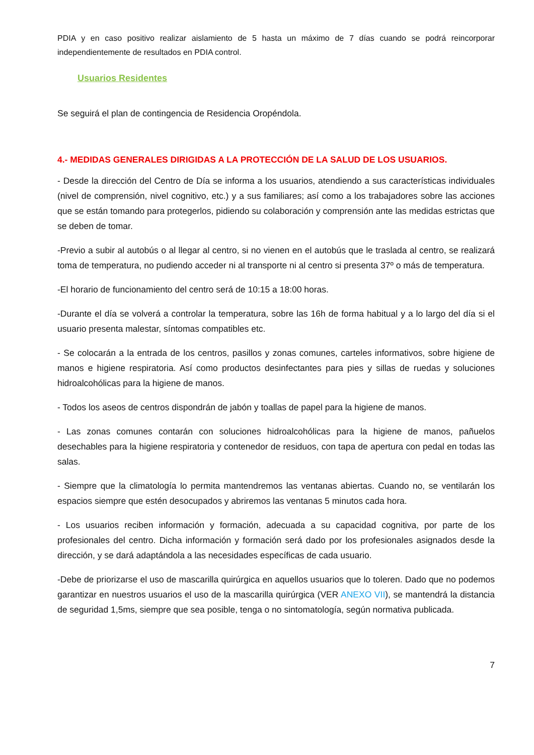PDIA y en caso positivo realizar aislamiento de 5 hasta un máximo de 7 días cuando se podrá reincorporar independientemente de resultados en PDIA control.
Usuarios Residentes
Se seguirá el plan de contingencia de Residencia Oropéndola.
4.- MEDIDAS GENERALES DIRIGIDAS A LA PROTECCIÓN DE LA SALUD DE LOS USUARIOS.
- Desde la dirección del Centro de Día se informa a los usuarios, atendiendo a sus características individuales (nivel de comprensión, nivel cognitivo, etc.) y a sus familiares; así como a los trabajadores sobre las acciones que se están tomando para protegerlos, pidiendo su colaboración y comprensión ante las medidas estrictas que se deben de tomar.
-Previo a subir al autobús o al llegar al centro, si no vienen en el autobús que le traslada al centro, se realizará toma de temperatura, no pudiendo acceder ni al transporte ni al centro si presenta 37º o más de temperatura.
-El horario de funcionamiento del centro será de 10:15 a 18:00 horas.
-Durante el día se volverá a controlar la temperatura, sobre las 16h de forma habitual y a lo largo del día si el usuario presenta malestar, síntomas compatibles etc.
- Se colocarán a la entrada de los centros, pasillos y zonas comunes, carteles informativos, sobre higiene de manos e higiene respiratoria. Así como productos desinfectantes para pies y sillas de ruedas y soluciones hidroalcohólicas para la higiene de manos.
- Todos los aseos de centros dispondrán de jabón y toallas de papel para la higiene de manos.
- Las zonas comunes contarán con soluciones hidroalcohólicas para la higiene de manos, pañuelos desechables para la higiene respiratoria y contenedor de residuos, con tapa de apertura con pedal en todas las salas.
- Siempre que la climatología lo permita mantendremos las ventanas abiertas. Cuando no, se ventilarán los espacios siempre que estén desocupados y abriremos las ventanas 5 minutos cada hora.
- Los usuarios reciben información y formación, adecuada a su capacidad cognitiva, por parte de los profesionales del centro. Dicha información y formación será dado por los profesionales asignados desde la dirección, y se dará adaptándola a las necesidades específicas de cada usuario.
-Debe de priorizarse el uso de mascarilla quirúrgica en aquellos usuarios que lo toleren. Dado que no podemos garantizar en nuestros usuarios el uso de la mascarilla quirúrgica (VER ANEXO VII), se mantendrá la distancia de seguridad 1,5ms, siempre que sea posible, tenga o no sintomatología, según normativa publicada.
7